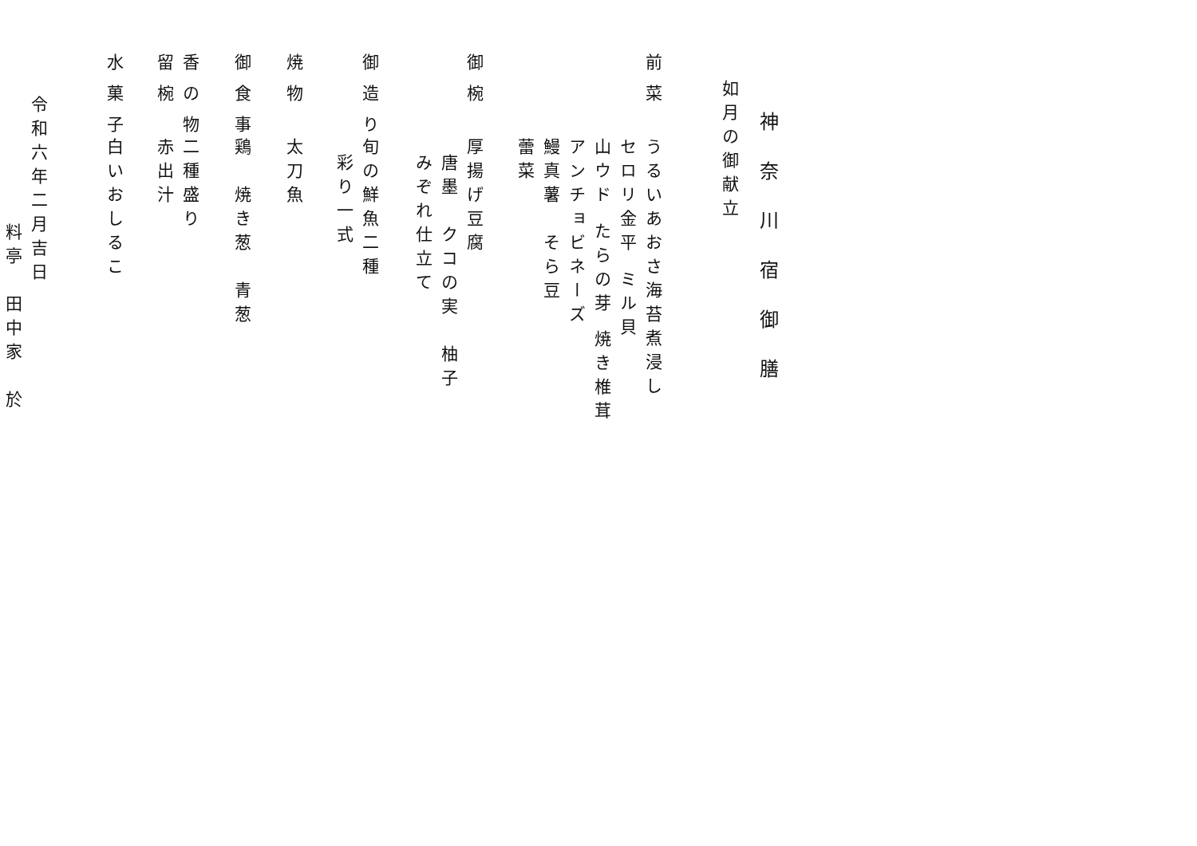神奈川宿御膳
如月の御献立
前菜うるいあおさ海苔煮浸し
セロリ金平 ミル貝
山ウド たらの芽 焼き椎茸
アンチョビネーズ
鰻真薯　そら豆
蕾菜
御椀厚揚げ豆腐
唐墨　クコの実　柚子
みぞれ仕立て
御造り旬の鮮魚二種
彩り一式
焼物太刀魚
御食事鶏　焼き葱　青葱
香の物二種盛り
留椀赤出汁
水菓子白いおしるこ
令和六年二月吉日
料亭　田中家　於